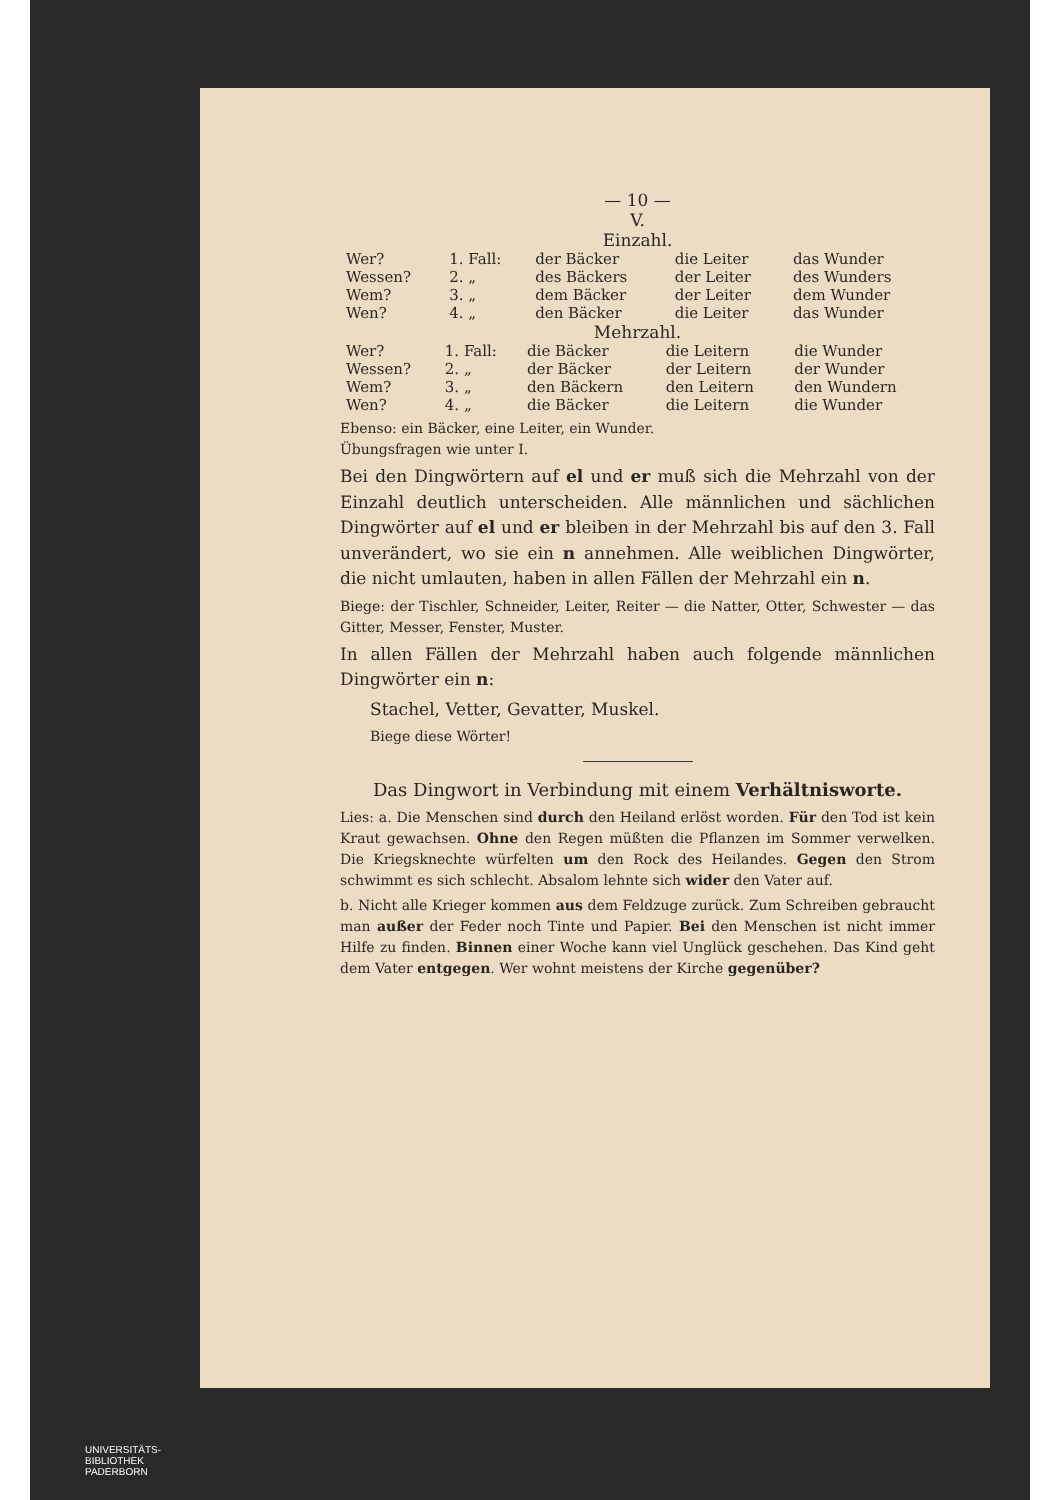— 10 —
V.
Einzahl.
| Wer? | 1. Fall: | der Bäcker | die Leiter | das Wunder |
| Wessen? | 2. „ | des Bäckers | der Leiter | des Wunders |
| Wem? | 3. „ | dem Bäcker | der Leiter | dem Wunder |
| Wen? | 4. „ | den Bäcker | die Leiter | das Wunder |
Mehrzahl.
| Wer? | 1. Fall: | die Bäcker | die Leitern | die Wunder |
| Wessen? | 2. „ | der Bäcker | der Leitern | der Wunder |
| Wem? | 3. „ | den Bäckern | den Leitern | den Wundern |
| Wen? | 4. „ | die Bäcker | die Leitern | die Wunder |
Ebenso: ein Bäcker, eine Leiter, ein Wunder.
Übungsfragen wie unter I.
Bei den Dingwörtern auf el und er muß sich die Mehrzahl von der Einzahl deutlich unterscheiden. Alle männlichen und sächlichen Dingwörter auf el und er bleiben in der Mehrzahl bis auf den 3. Fall unverändert, wo sie ein n annehmen. Alle weiblichen Dingwörter, die nicht umlauten, haben in allen Fällen der Mehrzahl ein n.
Biege: der Tischler, Schneider, Leiter, Reiter — die Natter, Otter, Schwester — das Gitter, Messer, Fenster, Muster.
In allen Fällen der Mehrzahl haben auch folgende männlichen Dingwörter ein n:
Stachel, Vetter, Gevatter, Muskel.
Biege diese Wörter!
Das Dingwort in Verbindung mit einem Verhältnisworte.
Lies: a. Die Menschen sind durch den Heiland erlöst worden. Für den Tod ist kein Kraut gewachsen. Ohne den Regen müßten die Pflanzen im Sommer verwelken. Die Kriegsknechte würfelten um den Rock des Heilandes. Gegen den Strom schwimmt es sich schlecht. Absalom lehnte sich wider den Vater auf.
b. Nicht alle Krieger kommen aus dem Feldzuge zurück. Zum Schreiben gebraucht man außer der Feder noch Tinte und Papier. Bei den Menschen ist nicht immer Hilfe zu finden. Binnen einer Woche kann viel Unglück geschehen. Das Kind geht dem Vater entgegen. Wer wohnt meistens der Kirche gegenüber?
UNIVERSITÄTS-
BIBLIOTHEK
PADERBORN